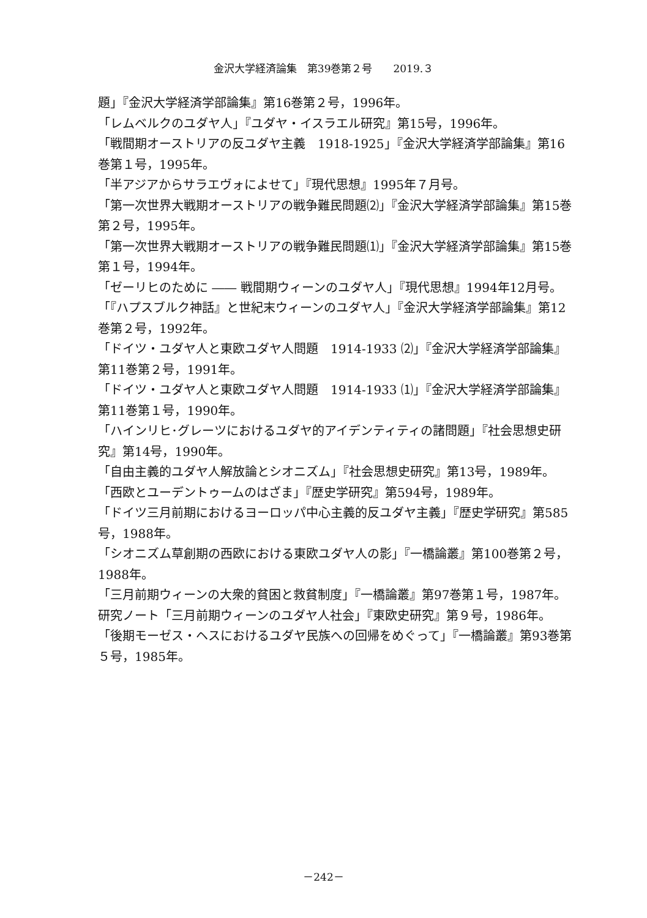金沢大学経済論集　第39巻第２号　　2019.３
題」『金沢大学経済学部論集』第16巻第２号，1996年。
「レムベルクのユダヤ人」『ユダヤ・イスラエル研究』第15号，1996年。
「戦間期オーストリアの反ユダヤ主義　1918-1925」『金沢大学経済学部論集』第16巻第１号，1995年。
「半アジアからサラエヴォによせて」『現代思想』1995年７月号。
「第一次世界大戦期オーストリアの戦争難民問題⑵」『金沢大学経済学部論集』第15巻第２号，1995年。
「第一次世界大戦期オーストリアの戦争難民問題⑴」『金沢大学経済学部論集』第15巻第１号，1994年。
「ゼーリヒのために ―― 戦間期ウィーンのユダヤ人」『現代思想』1994年12月号。
「『ハプスブルク神話』と世紀末ウィーンのユダヤ人」『金沢大学経済学部論集』第12巻第２号，1992年。
「ドイツ・ユダヤ人と東欧ユダヤ人問題　1914-1933 ⑵」『金沢大学経済学部論集』第11巻第２号，1991年。
「ドイツ・ユダヤ人と東欧ユダヤ人問題　1914-1933 ⑴」『金沢大学経済学部論集』第11巻第１号，1990年。
「ハインリヒ･グレーツにおけるユダヤ的アイデンティティの諸問題」『社会思想史研究』第14号，1990年。
「自由主義的ユダヤ人解放論とシオニズム」『社会思想史研究』第13号，1989年。
「西欧とユーデントゥームのはざま」『歴史学研究』第594号，1989年。
「ドイツ三月前期におけるヨーロッパ中心主義的反ユダヤ主義」『歴史学研究』第585号，1988年。
「シオニズム草創期の西欧における東欧ユダヤ人の影」『一橋論叢』第100巻第２号，1988年。
「三月前期ウィーンの大衆的貧困と救貧制度」『一橋論叢』第97巻第１号，1987年。
研究ノート「三月前期ウィーンのユダヤ人社会」『東欧史研究』第９号，1986年。
「後期モーゼス・ヘスにおけるユダヤ民族への回帰をめぐって」『一橋論叢』第93巻第５号，1985年。
－242－